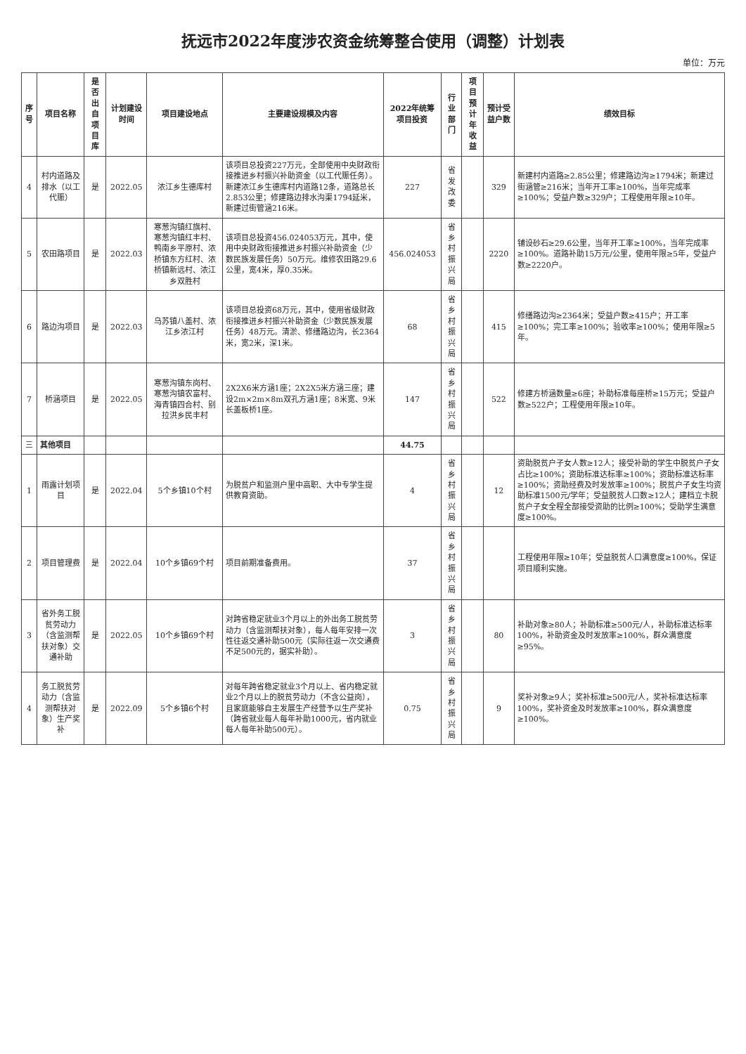抚远市2022年度涉农资金统筹整合使用（调整）计划表
单位：万元
| 序号 | 项目名称 | 是否出自项目库 | 计划建设时间 | 项目建设地点 | 主要建设规模及内容 | 2022年统筹项目投资 | 行业部门 | 项目预计年收益 | 预计受益户数 | 绩效目标 |
| --- | --- | --- | --- | --- | --- | --- | --- | --- | --- | --- |
| 4 | 村内道路及排水（以工代赈） | 是 | 2022.05 | 浓江乡生德库村 | 该项目总投资227万元，全部使用中央财政衔接推进乡村振兴补助资金（以工代赈任务）。新建浓江乡生德库村内道路12条，道路总长2.853公里；修建路边排水沟渠1794延米，新建过街管涵216米。 | 227 | 省发改委 | | 329 | 新建村内道路≥2.85公里；修建路边沟≥1794米；新建过街涵管≥216米；当年开工率≥100%，当年完成率≥100%；受益户数≥329户；工程使用年限≥10年。 |
| 5 | 农田路项目 | 是 | 2022.03 | 寒葱沟镇红旗村、寒葱沟镇红丰村、鸭南乡平原村、浓桥镇东方红村、浓桥镇新远村、浓江乡双胜村 | 该项目总投资456.024053万元，其中，使用中央财政衔接推进乡村振兴补助资金（少数民族发展任务）50万元。维修农田路29.6公里，宽4米，厚0.35米。 | 456.024053 | 省乡村振兴局 | | 2220 | 铺设砂石≥29.6公里，当年开工率≥100%，当年完成率≥100%。道路补助15万元/公里，使用年限≥5年，受益户数≥2220户。 |
| 6 | 路边沟项目 | 是 | 2022.03 | 乌苏镇八盖村、浓江乡浓江村 | 该项目总投资68万元，其中，使用省级财政衔接推进乡村振兴补助资金（少数民族发展任务）48万元。清淤、修缮路边沟，长2364米，宽2米，深1米。 | 68 | 省乡村振兴局 | | 415 | 修缮路边沟≥2364米；受益户数≥415户；开工率≥100%；完工率≥100%；验收率≥100%；使用年限≥5年。 |
| 7 | 桥涵项目 | 是 | 2022.05 | 寒葱沟镇东岗村、寒葱沟镇农富村、海青镇四合村、别拉洪乡民丰村 | 2X2X6米方涵1座；2X2X5米方涵三座；建设2m×2m×8m双孔方涵1座；8米宽、9米长盖板桥1座。 | 147 | 省乡村振兴局 | | 522 | 修建方桥涵数量≥6座；补助标准每座桥≥15万元；受益户数≥522户；工程使用年限≥10年。 |
| 三 | 其他项目 | | | | | 44.75 | | | | |
| 1 | 雨露计划项目 | 是 | 2022.04 | 5个乡镇10个村 | 为脱贫户和监测户里中高职、大中专学生提供教育资助。 | 4 | 省乡村振兴局 | | 12 | 资助脱贫户子女人数≥12人；接受补助的学生中脱贫户子女占比≥100%；资助标准达标率≥100%；资助标准达标率≥100%；资助经费及时发放率≥100%；脱贫户子女生均资助标准1500元/学年；受益脱贫人口数≥12人；建档立卡脱贫户子女全程全部接受资助的比例≥100%；受助学生满意度≥100%。 |
| 2 | 项目管理费 | 是 | 2022.04 | 10个乡镇69个村 | 项目前期准备费用。 | 37 | 省乡村振兴局 | | | 工程使用年限≥10年；受益脱贫人口满意度≥100%，保证项目顺利实施。 |
| 3 | 省外务工脱贫劳动力（含监测帮扶对象）交通补助 | 是 | 2022.05 | 10个乡镇69个村 | 对跨省稳定就业3个月以上的外出务工脱贫劳动力（含监测帮扶对象），每人每年安排一次性往返交通补助500元（实际往返一次交通费不足500元的，据实补助）。 | 3 | 省乡村振兴局 | | 80 | 补助对象≥80人；补助标准≥500元/人，补助标准达标率100%，补助资金及时发放率≥100%，群众满意度≥95%。 |
| 4 | 务工脱贫劳动力（含监测帮扶对象）生产奖补 | 是 | 2022.09 | 5个乡镇6个村 | 对每年跨省稳定就业3个月以上、省内稳定就业2个月以上的脱贫劳动力（不含公益岗），且家庭能够自主发展生产经营予以生产奖补（跨省就业每人每年补助1000元，省内就业每人每年补助500元）。 | 0.75 | 省乡村振兴局 | | 9 | 奖补对象≥9人；奖补标准≥500元/人，奖补标准达标率100%，奖补资金及时发放率≥100%，群众满意度≥100%。 |